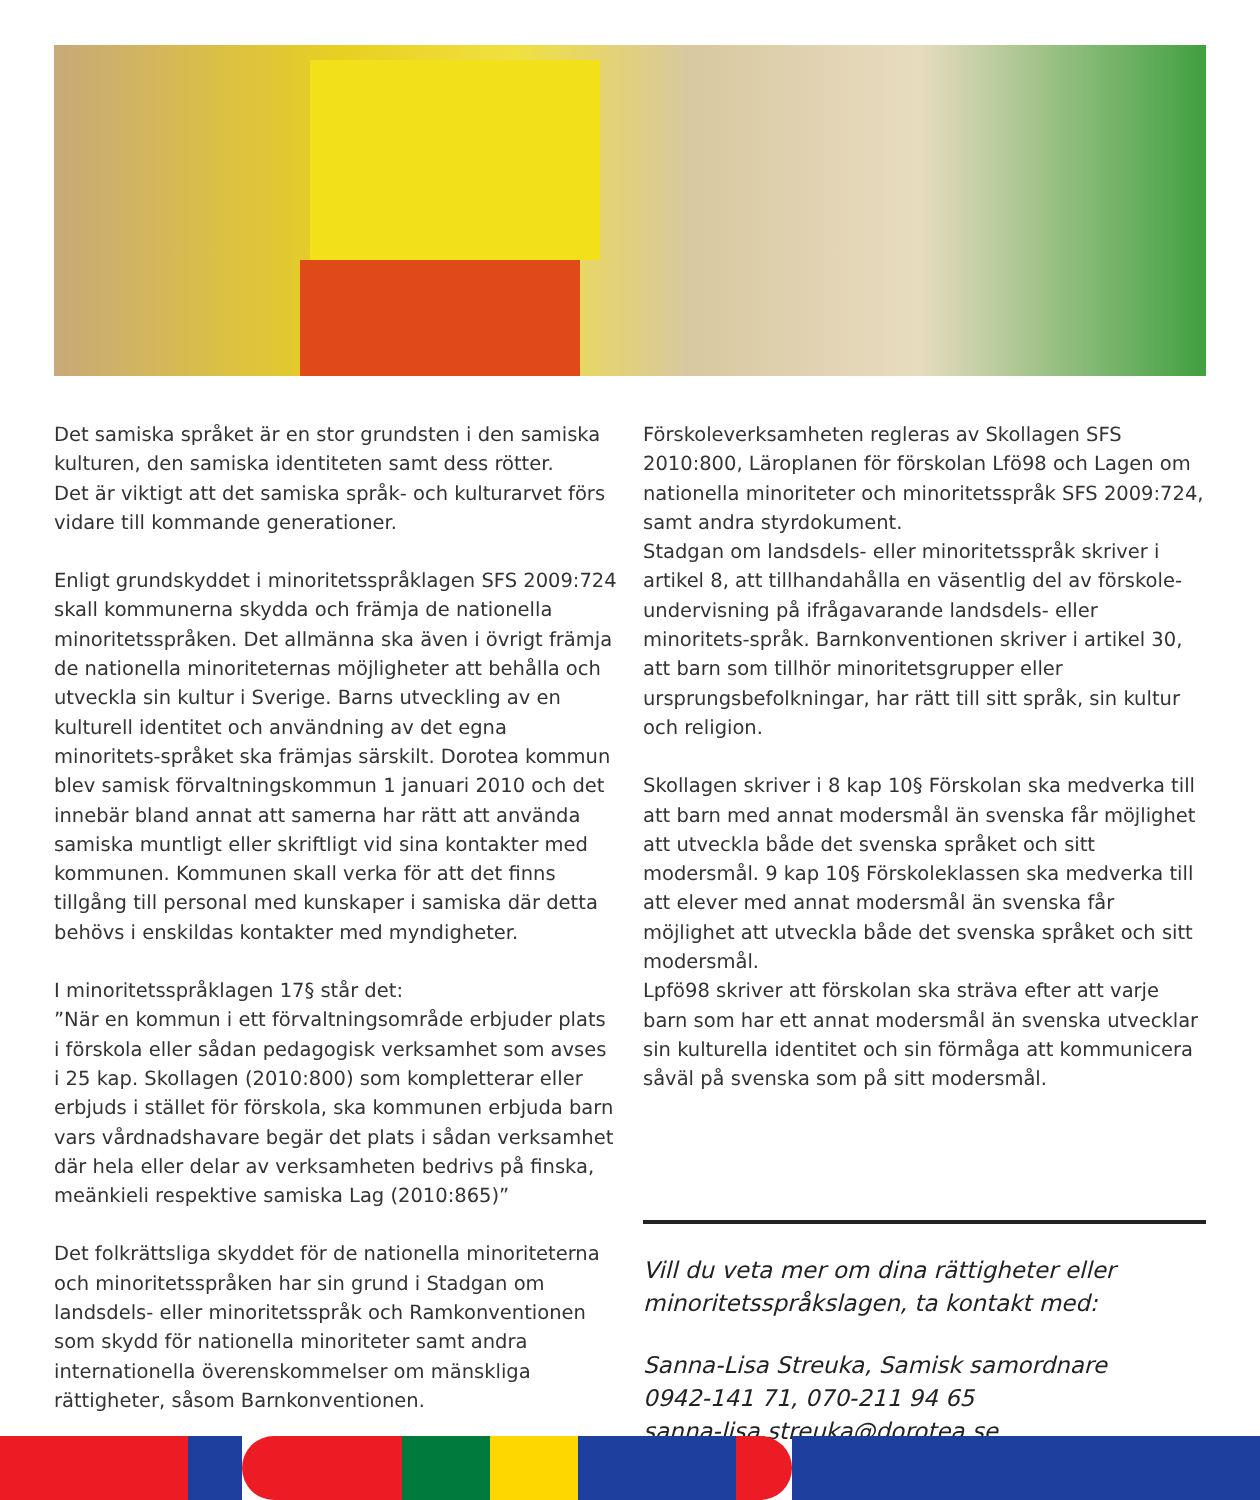Det samiska språket är en stor grundsten i den samiska kulturen, den samiska identiteten samt dess rötter.
Det är viktigt att det samiska språk- och kulturarvet förs vidare till kommande generationer.
Enligt grundskyddet i minoritetsspråklagen SFS 2009:724 skall kommunerna skydda och främja de nationella minoritetsspråken. Det allmänna ska även i övrigt främja de nationella minoriteternas möjligheter att behålla och utveckla sin kultur i Sverige. Barns utveckling av en kulturell identitet och användning av det egna minoritets-språket ska främjas särskilt. Dorotea kommun blev samisk förvaltningskommun 1 januari 2010 och det innebär bland annat att samerna har rätt att använda samiska muntligt eller skriftligt vid sina kontakter med kommunen. Kommunen skall verka för att det finns tillgång till personal med kunskaper i samiska där detta behövs i enskildas kontakter med myndigheter.
I minoritetsspråklagen 17§ står det:
”När en kommun i ett förvaltningsområde erbjuder plats i förskola eller sådan pedagogisk verksamhet som avses i 25 kap. Skollagen (2010:800) som kompletterar eller erbjuds i stället för förskola, ska kommunen erbjuda barn vars vårdnadshavare begär det plats i sådan verksamhet där hela eller delar av verksamheten bedrivs på finska, meänkieli respektive samiska Lag (2010:865)”
Det folkrättsliga skyddet för de nationella minoriteterna och minoritetsspråken har sin grund i Stadgan om landsdels- eller minoritetsspråk och Ramkonventionen som skydd för nationella minoriteter samt andra internationella överenskommelser om mänskliga rättigheter, såsom Barnkonventionen.
Förskoleverksamheten regleras av Skollagen SFS 2010:800, Läroplanen för förskolan Lfö98 och Lagen om nationella minoriteter och minoritetsspråk SFS 2009:724, samt andra styrdokument.
Stadgan om landsdels- eller minoritetsspråk skriver i artikel 8, att tillhandahålla en väsentlig del av förskole-undervisning på ifrågavarande landsdels- eller minoritets-språk. Barnkonventionen skriver i artikel 30, att barn som tillhör minoritetsgrupper eller ursprungsbefolkningar, har rätt till sitt språk, sin kultur och religion.
Skollagen skriver i 8 kap 10§ Förskolan ska medverka till att barn med annat modersmål än svenska får möjlighet att utveckla både det svenska språket och sitt modersmål. 9 kap 10§ Förskoleklassen ska medverka till att elever med annat modersmål än svenska får möjlighet att utveckla både det svenska språket och sitt modersmål.
Lpfö98 skriver att förskolan ska sträva efter att varje barn som har ett annat modersmål än svenska utvecklar sin kulturella identitet och sin förmåga att kommunicera såväl på svenska som på sitt modersmål.
Vill du veta mer om dina rättigheter eller minoritetsspråkslagen, ta kontakt med:
Sanna-Lisa Streuka, Samisk samordnare
0942-141 71, 070-211 94 65
sanna-lisa.streuka@dorotea.se